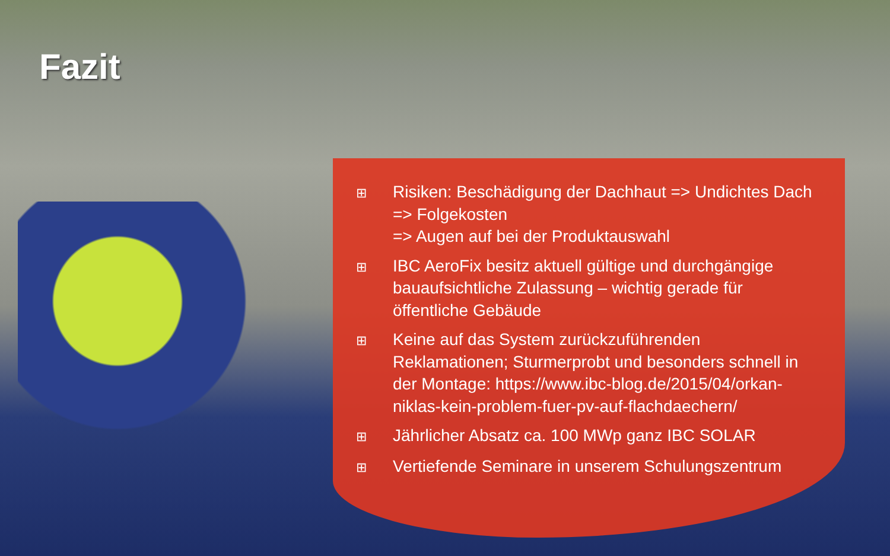Fazit
⊞ Risiken: Beschädigung der Dachhaut => Undichtes Dach => Folgekosten
=> Augen auf bei der Produktauswahl
⊞ IBC AeroFix besitz aktuell gültige und durchgängige bauaufsichtliche Zulassung – wichtig gerade für öffentliche Gebäude
⊞ Keine auf das System zurückzuführenden Reklamationen; Sturmerprobt und besonders schnell in der Montage: https://www.ibc-blog.de/2015/04/orkan-niklas-kein-problem-fuer-pv-auf-flachdaechern/
⊞ Jährlicher Absatz ca. 100 MWp ganz IBC SOLAR
⊞ Vertiefende Seminare in unserem Schulungszentrum